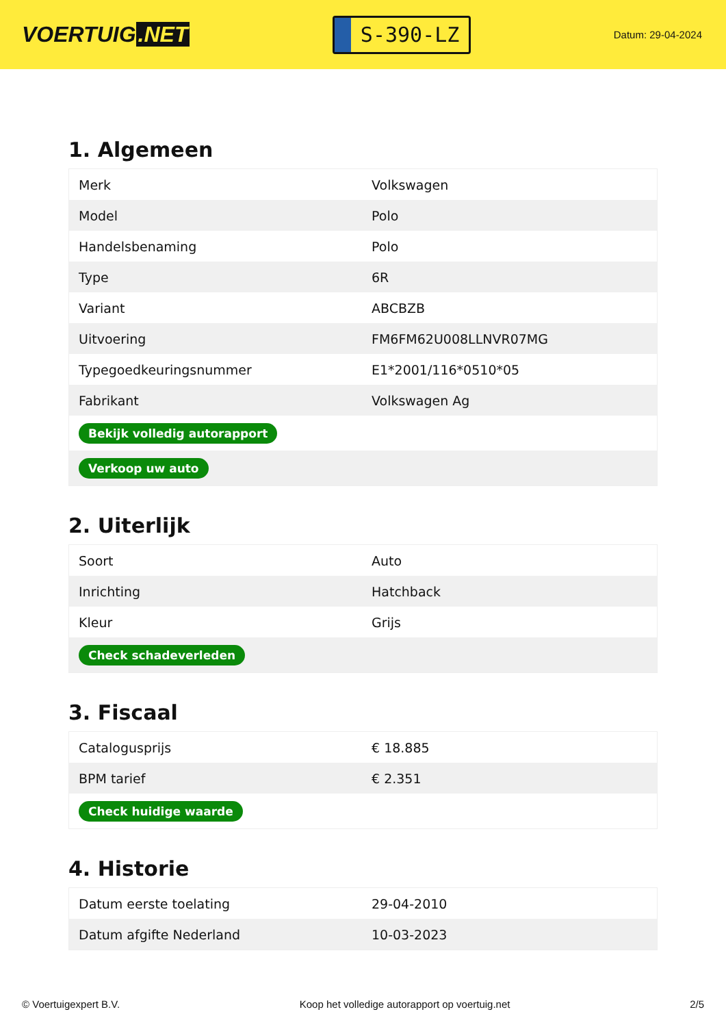VOERTUIG.NET
S-390-LZ
Datum: 29-04-2024
1. Algemeen
| Merk | Volkswagen |
| Model | Polo |
| Handelsbenaming | Polo |
| Type | 6R |
| Variant | ABCBZB |
| Uitvoering | FM6FM62U008LLNVR07MG |
| Typegoedkeuringsnummer | E1*2001/116*0510*05 |
| Fabrikant | Volkswagen Ag |
| Bekijk volledig autorapport | |
| Verkoop uw auto | |
2. Uiterlijk
| Soort | Auto |
| Inrichting | Hatchback |
| Kleur | Grijs |
| Check schadeverleden | |
3. Fiscaal
| Catalogusprijs | € 18.885 |
| BPM tarief | € 2.351 |
| Check huidige waarde | |
4. Historie
| Datum eerste toelating | 29-04-2010 |
| Datum afgifte Nederland | 10-03-2023 |
© Voertuigexpert B.V. Koop het volledige autorapport op voertuig.net 2/5